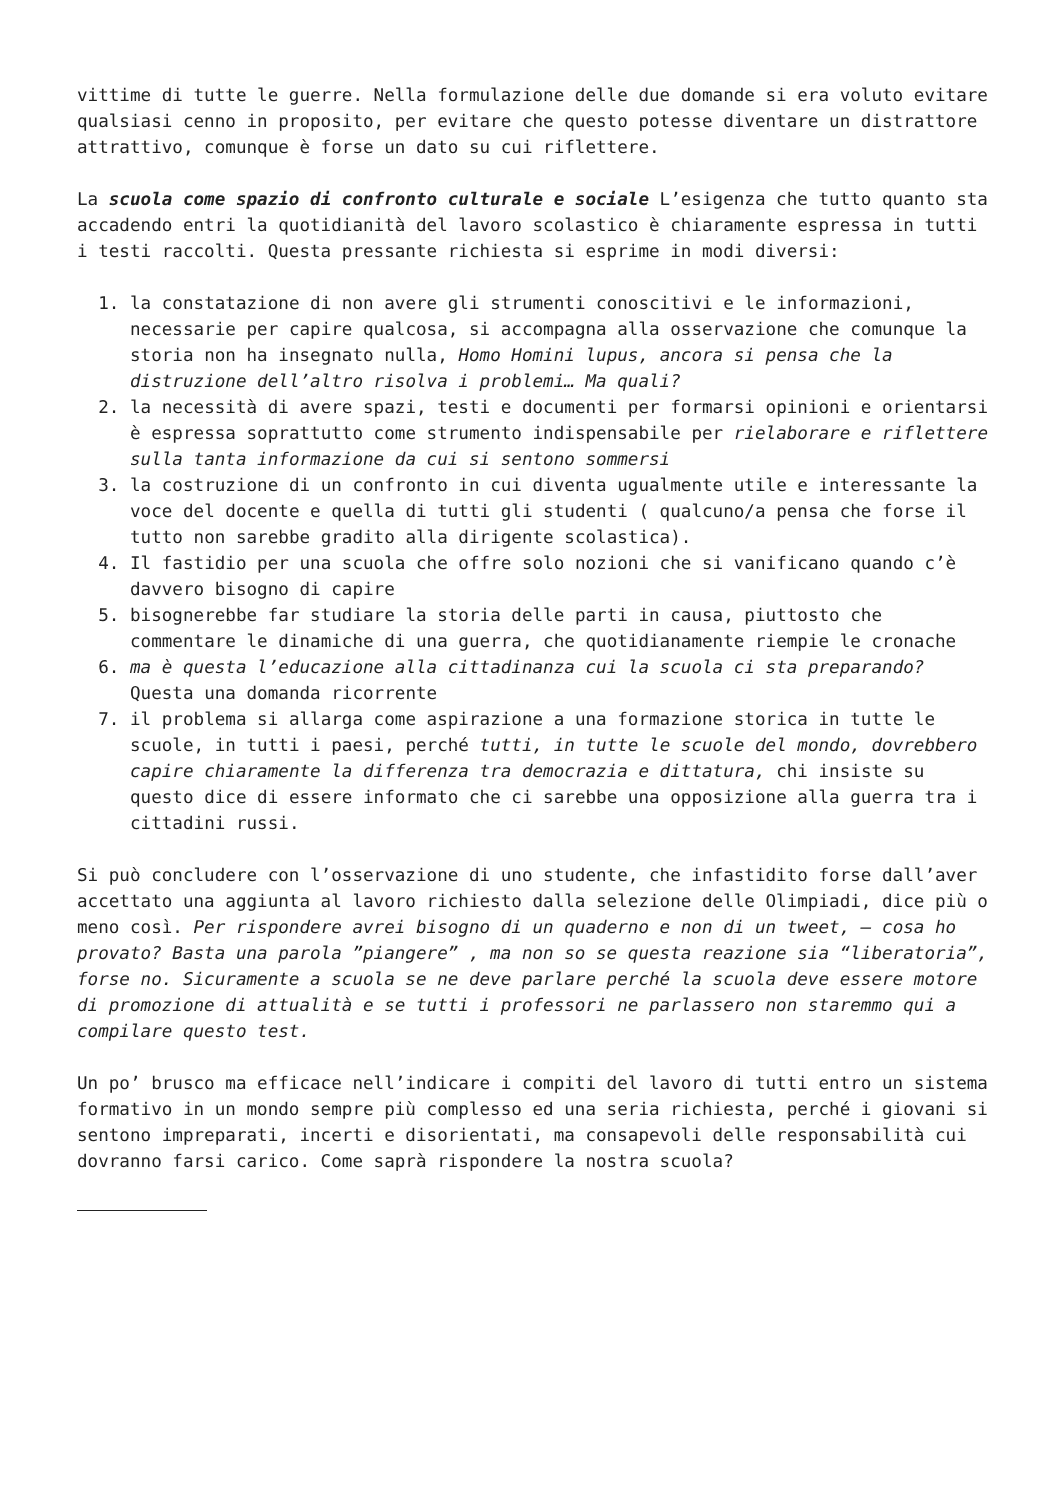vittime di tutte le guerre. Nella formulazione delle due domande si era voluto evitare qualsiasi cenno in proposito, per evitare che questo potesse diventare un distrattore attrattivo, comunque è forse un dato su cui riflettere.
La scuola come spazio di confronto culturale e sociale L’esigenza che tutto quanto sta accadendo entri la quotidianità del lavoro scolastico è chiaramente espressa in tutti i testi raccolti. Questa pressante richiesta si esprime in modi diversi:
1. la constatazione di non avere gli strumenti conoscitivi e le informazioni, necessarie per capire qualcosa, si accompagna alla osservazione che comunque la storia non ha insegnato nulla, Homo Homini lupus, ancora si pensa che la distruzione dell’altro risolva i problemi… Ma quali?
2. la necessità di avere spazi, testi e documenti per formarsi opinioni e orientarsi è espressa soprattutto come strumento indispensabile per rielaborare e riflettere sulla tanta informazione da cui si sentono sommersi
3. la costruzione di un confronto in cui diventa ugualmente utile e interessante la voce del docente e quella di tutti gli studenti ( qualcuno/a pensa che forse il tutto non sarebbe gradito alla dirigente scolastica).
4. Il fastidio per una scuola che offre solo nozioni che si vanificano quando c’è davvero bisogno di capire
5. bisognerebbe far studiare la storia delle parti in causa, piuttosto che commentare le dinamiche di una guerra, che quotidianamente riempie le cronache
6. ma è questa l’educazione alla cittadinanza cui la scuola ci sta preparando? Questa una domanda ricorrente
7. il problema si allarga come aspirazione a una formazione storica in tutte le scuole, in tutti i paesi, perché tutti, in tutte le scuole del mondo, dovrebbero capire chiaramente la differenza tra democrazia e dittatura, chi insiste su questo dice di essere informato che ci sarebbe una opposizione alla guerra tra i cittadini russi.
Si può concludere con l’osservazione di uno studente, che infastidito forse dall’aver accettato una aggiunta al lavoro richiesto dalla selezione delle Olimpiadi, dice più o meno così. Per rispondere avrei bisogno di un quaderno e non di un tweet, – cosa ho provato? Basta una parola ”piangere” , ma non so se questa reazione sia “liberatoria”, forse no. Sicuramente a scuola se ne deve parlare perché la scuola deve essere motore di promozione di attualità e se tutti i professori ne parlassero non staremmo qui a compilare questo test.
Un po’ brusco ma efficace nell’indicare i compiti del lavoro di tutti entro un sistema formativo in un mondo sempre più complesso ed una seria richiesta, perché i giovani si sentono impreparati, incerti e disorientati, ma consapevoli delle responsabilità cui dovranno farsi carico. Come saprà rispondere la nostra scuola?